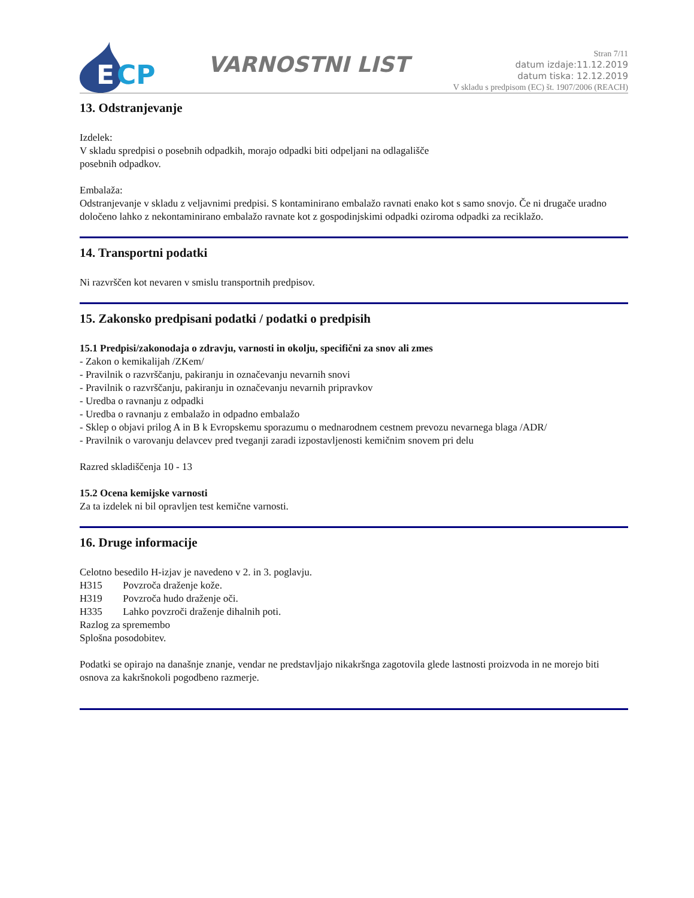E
CP
VARNOSTNI LIST
Stran 7/11
datum izdaje:11.12.2019
datum tiska: 12.12.2019
V skladu s predpisom (EC) št. 1907/2006 (REACH)
13. Odstranjevanje
Izdelek:
V skladu spredpisi o posebnih odpadkih, morajo odpadki biti odpeljani na odlagališče
posebnih odpadkov.
Embalaža:
Odstranjevanje v skladu z veljavnimi predpisi. S kontaminirano embalažo ravnati enako kot s samo snovjo. Če ni drugače uradno določeno lahko z nekontaminirano embalažo ravnate kot z gospodinjskimi odpadki oziroma odpadki za reciklažo.
14. Transportni podatki
Ni razvrščen kot nevaren v smislu transportnih predpisov.
15. Zakonsko predpisani podatki / podatki o predpisih
15.1 Predpisi/zakonodaja o zdravju, varnosti in okolju, specifični za snov ali zmes
- Zakon o kemikalijah /ZKem/
- Pravilnik o razvrščanju, pakiranju in označevanju nevarnih snovi
- Pravilnik o razvrščanju, pakiranju in označevanju nevarnih pripravkov
- Uredba o ravnanju z odpadki
- Uredba o ravnanju z embalažo in odpadno embalažo
- Sklep o objavi prilog A in B k Evropskemu sporazumu o mednarodnem cestnem prevozu nevarnega blaga /ADR/
- Pravilnik o varovanju delavcev pred tveganji zaradi izpostavljenosti kemičnim snovem pri delu
Razred skladiščenja 10 - 13
15.2 Ocena kemijske varnosti
Za ta izdelek ni bil opravljen test kemične varnosti.
16. Druge informacije
Celotno besedilo H-izjav je navedeno v 2. in 3. poglavju.
H315 Povzroča draženje kože.
H319 Povzroča hudo draženje oči.
H335 Lahko povzroči draženje dihalnih poti.
Razlog za spremembo
Splošna posodobitev.
Podatki se opirajo na današnje znanje, vendar ne predstavljajo nikakršnga zagotovila glede lastnosti proizvoda in ne morejo biti osnova za kakršnokoli pogodbeno razmerje.